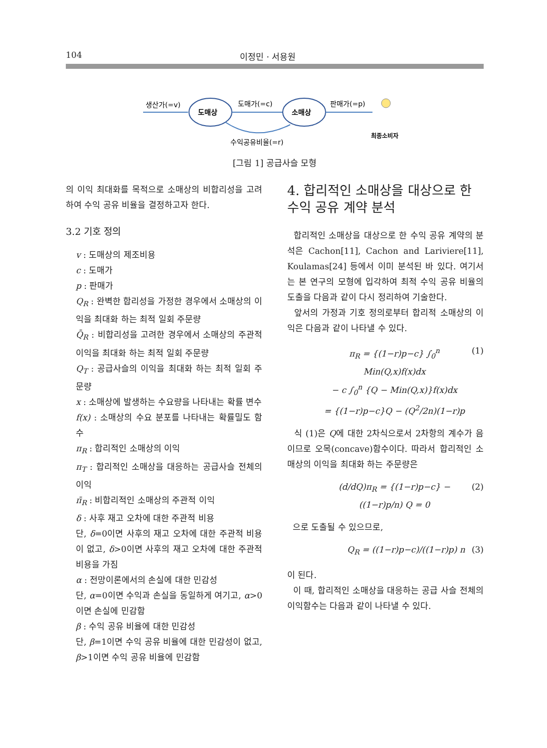104 이정민 · 서용원
생산가(=v)
도매상
도매가(=c)
소매상
수익공유비율(=r)
판매가(=p)
최종소비자
[그림 1] 공급사슬 모형
의 이익 최대화를 목적으로 소매상의 비합리성을 고려하여 수익 공유 비율을 결정하고자 한다.
3.2 기호 정의
v : 도매상의 제조비용
c : 도매가
p : 판매가
Q<sub>R</sub> : 완벽한 합리성을 가정한 경우에서 소매상의 이익을 최대화 하는 최적 일회 주문량
Q̄<sub>R</sub> : 비합리성을 고려한 경우에서 소매상의 주관적 이익을 최대화 하는 최적 일회 주문량
Q<sub>T</sub> : 공급사슬의 이익을 최대화 하는 최적 일회 주문량
x : 소매상에 발생하는 수요량을 나타내는 확률 변수
f(x) : 소매상의 수요 분포를 나타내는 확률밀도 함수
π<sub>R</sub> : 합리적인 소매상의 이익
π<sub>T</sub> : 합리적인 소매상을 대응하는 공급사슬 전체의 이익
π̄<sub>R</sub> : 비합리적인 소매상의 주관적 이익
δ : 사후 재고 오차에 대한 주관적 비용
단, δ=0이면 사후의 재고 오차에 대한 주관적 비용이 없고, δ>0이면 사후의 재고 오차에 대한 주관적 비용을 가짐
α : 전망이론에서의 손실에 대한 민감성
단, α=0이면 수익과 손실을 동일하게 여기고, α>0이면 손실에 민감함
β : 수익 공유 비율에 대한 민감성
단, β=1이면 수익 공유 비율에 대한 민감성이 없고, β>1이면 수익 공유 비율에 민감함
4. 합리적인 소매상을 대상으로 한 수익 공유 계약 분석
합리적인 소매상을 대상으로 한 수익 공유 계약의 분석은 Cachon[11], Cachon and Lariviere[11], Koulamas[24] 등에서 이미 분석된 바 있다. 여기서는 본 연구의 모형에 입각하여 최적 수익 공유 비율의 도출을 다음과 같이 다시 정리하여 기술한다.
앞서의 가정과 기호 정의로부터 합리적 소매상의 이익은 다음과 같이 나타낼 수 있다.
π<sub>R</sub> = {(1−r)p−c} ∫<sub>0</sub><sup>n</sup> Min(Q,x)f(x)dx
− c ∫<sub>0</sub><sup>n</sup> {Q − Min(Q,x)}f(x)dx
= {(1−r)p−c}Q − (Q<sup>2</sup>/2n)(1−r)p (1)
식 (1)은 Q에 대한 2차식으로서 2차항의 계수가 음이므로 오목(concave)함수이다. 따라서 합리적인 소매상의 이익을 최대화 하는 주문량은
(d/dQ)π<sub>R</sub> = {(1−r)p−c} − ((1−r)p/n) Q = 0 (2)
으로 도출될 수 있으므로,
Q<sub>R</sub> = ((1−r)p−c)/((1−r)p) n (3)
이 된다.
이 때, 합리적인 소매상을 대응하는 공급 사슬 전체의 이익함수는 다음과 같이 나타낼 수 있다.